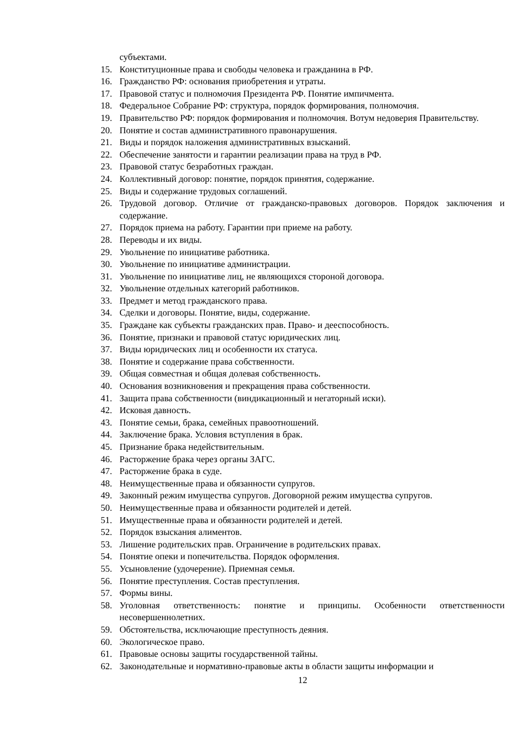субъектами.
15. Конституционные права и свободы человека и гражданина в РФ.
16. Гражданство РФ: основания приобретения и утраты.
17. Правовой статус и полномочия Президента РФ. Понятие импичмента.
18. Федеральное Собрание РФ: структура, порядок формирования, полномочия.
19. Правительство РФ: порядок формирования и полномочия. Вотум недоверия Правительству.
20. Понятие и состав административного правонарушения.
21. Виды и порядок наложения административных взысканий.
22. Обеспечение занятости и гарантии реализации права на труд в РФ.
23. Правовой статус безработных граждан.
24. Коллективный договор: понятие, порядок принятия, содержание.
25. Виды и содержание трудовых соглашений.
26. Трудовой договор. Отличие от гражданско-правовых договоров. Порядок заключения и содержание.
27. Порядок приема на работу. Гарантии при приеме на работу.
28. Переводы и их виды.
29. Увольнение по инициативе работника.
30. Увольнение по инициативе администрации.
31. Увольнение по инициативе лиц, не являющихся стороной договора.
32. Увольнение отдельных категорий работников.
33. Предмет и метод гражданского права.
34. Сделки и договоры. Понятие, виды, содержание.
35. Граждане как субъекты гражданских прав. Право- и дееспособность.
36. Понятие, признаки и правовой статус юридических лиц.
37. Виды юридических лиц и особенности их статуса.
38. Понятие и содержание права собственности.
39. Общая совместная и общая долевая собственность.
40. Основания возникновения и прекращения права собственности.
41. Защита права собственности (виндикационный и негаторный иски).
42. Исковая давность.
43. Понятие семьи, брака, семейных правоотношений.
44. Заключение брака. Условия вступления в брак.
45. Признание брака недействительным.
46. Расторжение брака через органы ЗАГС.
47. Расторжение брака в суде.
48. Неимущественные права и обязанности супругов.
49. Законный режим имущества супругов. Договорной режим имущества супругов.
50. Неимущественные права и обязанности родителей и детей.
51. Имущественные права и обязанности родителей и детей.
52. Порядок взыскания алиментов.
53. Лишение родительских прав. Ограничение в родительских правах.
54. Понятие опеки и попечительства. Порядок оформления.
55. Усыновление (удочерение). Приемная семья.
56. Понятие преступления. Состав преступления.
57. Формы вины.
58. Уголовная ответственность: понятие и принципы. Особенности ответственности несовершеннолетних.
59. Обстоятельства, исключающие преступность деяния.
60. Экологическое право.
61. Правовые основы защиты государственной тайны.
62. Законодательные и нормативно-правовые акты в области защиты информации и
12